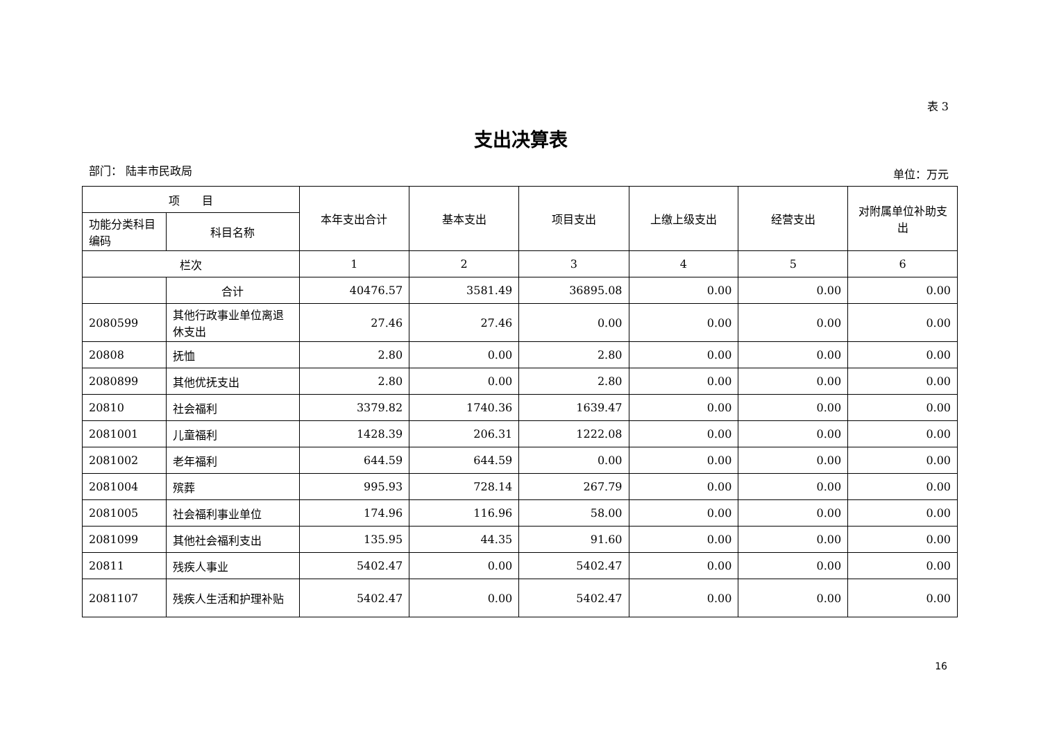表 3
支出决算表
部门： 陆丰市民政局 单位：万元
| 项 目 | | 本年支出合计 | 基本支出 | 项目支出 | 上缴上级支出 | 经营支出 | 对附属单位补助支出 |
| --- | --- | --- | --- | --- | --- | --- | --- |
| 功能分类科目编码 | 科目名称 | | | | | | |
| 栏次 | | 1 | 2 | 3 | 4 | 5 | 6 |
| | 合计 | 40476.57 | 3581.49 | 36895.08 | 0.00 | 0.00 | 0.00 |
| 2080599 | 其他行政事业单位离退休支出 | 27.46 | 27.46 | 0.00 | 0.00 | 0.00 | 0.00 |
| 20808 | 抚恤 | 2.80 | 0.00 | 2.80 | 0.00 | 0.00 | 0.00 |
| 2080899 | 其他优抚支出 | 2.80 | 0.00 | 2.80 | 0.00 | 0.00 | 0.00 |
| 20810 | 社会福利 | 3379.82 | 1740.36 | 1639.47 | 0.00 | 0.00 | 0.00 |
| 2081001 | 儿童福利 | 1428.39 | 206.31 | 1222.08 | 0.00 | 0.00 | 0.00 |
| 2081002 | 老年福利 | 644.59 | 644.59 | 0.00 | 0.00 | 0.00 | 0.00 |
| 2081004 | 殡葬 | 995.93 | 728.14 | 267.79 | 0.00 | 0.00 | 0.00 |
| 2081005 | 社会福利事业单位 | 174.96 | 116.96 | 58.00 | 0.00 | 0.00 | 0.00 |
| 2081099 | 其他社会福利支出 | 135.95 | 44.35 | 91.60 | 0.00 | 0.00 | 0.00 |
| 20811 | 残疾人事业 | 5402.47 | 0.00 | 5402.47 | 0.00 | 0.00 | 0.00 |
| 2081107 | 残疾人生活和护理补贴 | 5402.47 | 0.00 | 5402.47 | 0.00 | 0.00 | 0.00 |
16